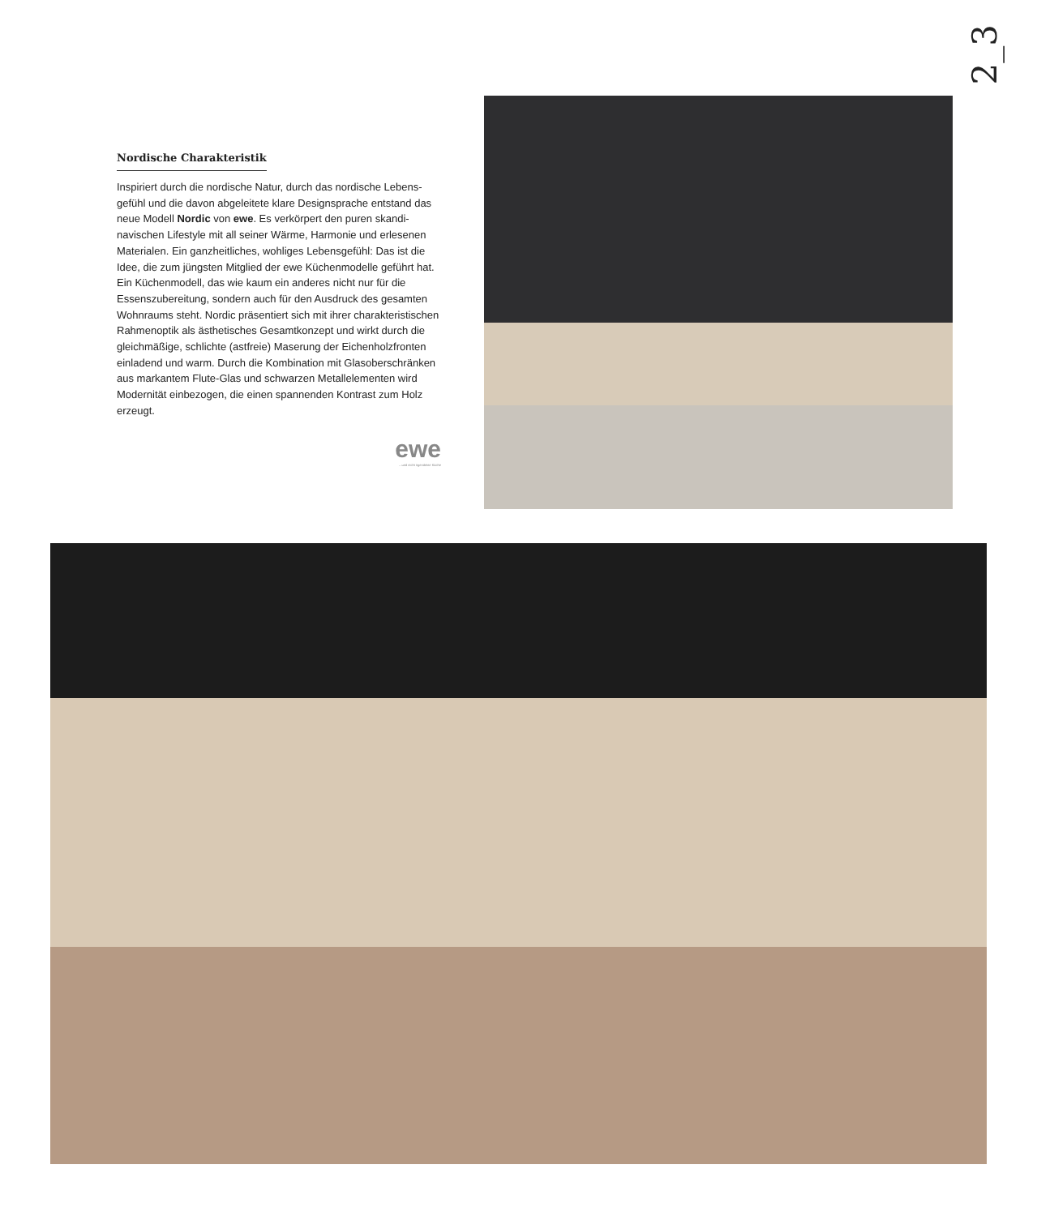2_3
Nordische Charakteristik
Inspiriert durch die nordische Natur, durch das nordische Lebens­gefühl und die davon abgeleitete klare Designsprache entstand das neue Modell Nordic von ewe. Es verkörpert den puren skandi­navischen Lifestyle mit all seiner Wärme, Harmonie und erlesenen Materialen. Ein ganzheitliches, wohliges Lebensgefühl: Das ist die Idee, die zum jüngsten Mitglied der ewe Küchenmodelle ge­führt hat. Ein Küchenmodell, das wie kaum ein anderes nicht nur für die Essenszubereitung, sondern auch für den Ausdruck des gesamten Wohnraums steht. Nordic präsentiert sich mit ihrer charakteristischen Rahmenoptik als ästhetisches Gesamtkonzept und wirkt durch die gleichmäßige, schlichte (astfreie) Maserung der Eichenholzfronten einladend und warm. Durch die Kombination mit Glasoberschränken aus markantem Flute-Glas und schwarzen Metallelementen wird Modernität einbezogen, die einen spannen­den Kontrast zum Holz erzeugt.
ewe...und nicht irgendeine Küche